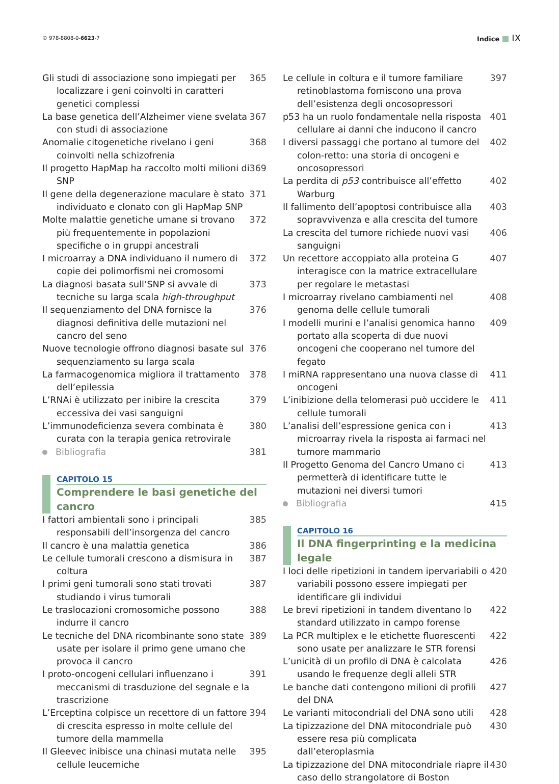© 978-8808-0-6623-7 Indice IX
Gli studi di associazione sono impiegati per localizzare i geni coinvolti in caratteri genetici complessi 365
La base genetica dell’Alzheimer viene svelata con studi di associazione 367
Anomalie citogenetiche rivelano i geni coinvolti nella schizofrenia 368
Il progetto HapMap ha raccolto molti milioni di SNP 369
Il gene della degenerazione maculare è stato individuato e clonato con gli HapMap SNP 371
Molte malattie genetiche umane si trovano più frequentemente in popolazioni specifiche o in gruppi ancestrali 372
I microarray a DNA individuano il numero di copie dei polimorfismi nei cromosomi 372
La diagnosi basata sull’SNP si avvale di tecniche su larga scala high-throughput 373
Il sequenziamento del DNA fornisce la diagnosi definitiva delle mutazioni nel cancro del seno 376
Nuove tecnologie offrono diagnosi basate sul sequenziamento su larga scala 376
La farmacogenomica migliora il trattamento dell’epilessia 378
L’RNAi è utilizzato per inibire la crescita eccessiva dei vasi sanguigni 379
L’immunodeficienza severa combinata è curata con la terapia genica retrovirale 380
Bibliografia 381
CAPITOLO 15
Comprendere le basi genetiche del cancro
I fattori ambientali sono i principali responsabili dell’insorgenza del cancro 385
Il cancro è una malattia genetica 386
Le cellule tumorali crescono a dismisura in coltura 387
I primi geni tumorali sono stati trovati studiando i virus tumorali 387
Le traslocazioni cromosomiche possono indurre il cancro 388
Le tecniche del DNA ricombinante sono state usate per isolare il primo gene umano che provoca il cancro 389
I proto-oncogeni cellulari influenzano i meccanismi di trasduzione del segnale e la trascrizione 391
L’Erceptina colpisce un recettore di un fattore di crescita espresso in molte cellule del tumore della mammella 394
Il Gleevec inibisce una chinasi mutata nelle cellule leucemiche 395
Le cellule in coltura e il tumore familiare retinoblastoma forniscono una prova dell’esistenza degli oncosopressori 397
p53 ha un ruolo fondamentale nella risposta cellulare ai danni che inducono il cancro 401
I diversi passaggi che portano al tumore del colon-retto: una storia di oncogeni e oncosopressori 402
La perdita di p53 contribuisce all’effetto Warburg 402
Il fallimento dell’apoptosi contribuisce alla sopravvivenza e alla crescita del tumore 403
La crescita del tumore richiede nuovi vasi sanguigni 406
Un recettore accoppiato alla proteina G interagisce con la matrice extracellulare per regolare le metastasi 407
I microarray rivelano cambiamenti nel genoma delle cellule tumorali 408
I modelli murini e l’analisi genomica hanno portato alla scoperta di due nuovi oncogeni che cooperano nel tumore del fegato 409
I miRNA rappresentano una nuova classe di oncogeni 411
L’inibizione della telomerasi può uccidere le cellule tumorali 411
L’analisi dell’espressione genica con i microarray rivela la risposta ai farmaci nel tumore mammario 413
Il Progetto Genoma del Cancro Umano ci permetterà di identificare tutte le mutazioni nei diversi tumori 413
Bibliografia 415
CAPITOLO 16
Il DNA fingerprinting e la medicina legale
I loci delle ripetizioni in tandem ipervariabili o variabili possono essere impiegati per identificare gli individui 420
Le brevi ripetizioni in tandem diventano lo standard utilizzato in campo forense 422
La PCR multiplex e le etichette fluorescenti sono usate per analizzare le STR forensi 422
L’unicità di un profilo di DNA è calcolata usando le frequenze degli alleli STR 426
Le banche dati contengono milioni di profili del DNA 427
Le varianti mitocondriali del DNA sono utili 428
La tipizzazione del DNA mitocondriale può essere resa più complicata dall’eteroplasmia 430
La tipizzazione del DNA mitocondriale riapre il caso dello strangolatore di Boston 430